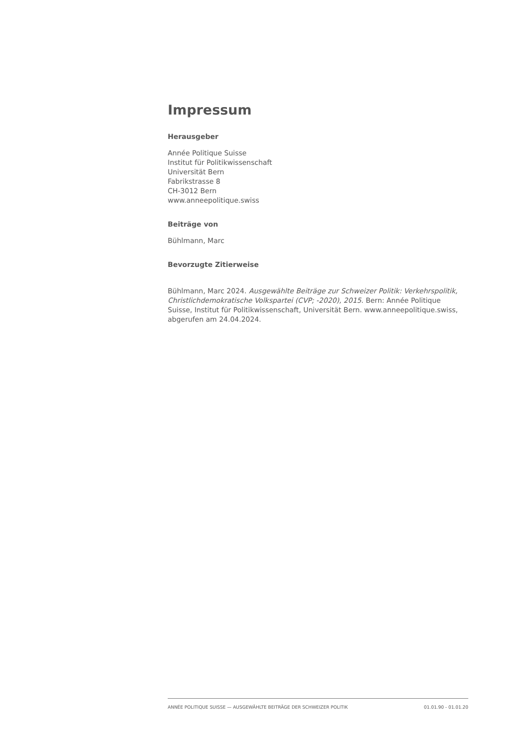Impressum
Herausgeber
Année Politique Suisse
Institut für Politikwissenschaft
Universität Bern
Fabrikstrasse 8
CH-3012 Bern
www.anneepolitique.swiss
Beiträge von
Bühlmann, Marc
Bevorzugte Zitierweise
Bühlmann, Marc 2024. Ausgewählte Beiträge zur Schweizer Politik: Verkehrspolitik, Christlichdemokratische Volkspartei (CVP; -2020), 2015. Bern: Année Politique Suisse, Institut für Politikwissenschaft, Universität Bern. www.anneepolitique.swiss, abgerufen am 24.04.2024.
ANNÉE POLITIQUE SUISSE — AUSGEWÄHLTE BEITRÄGE DER SCHWEIZER POLITIK 01.01.90 - 01.01.20